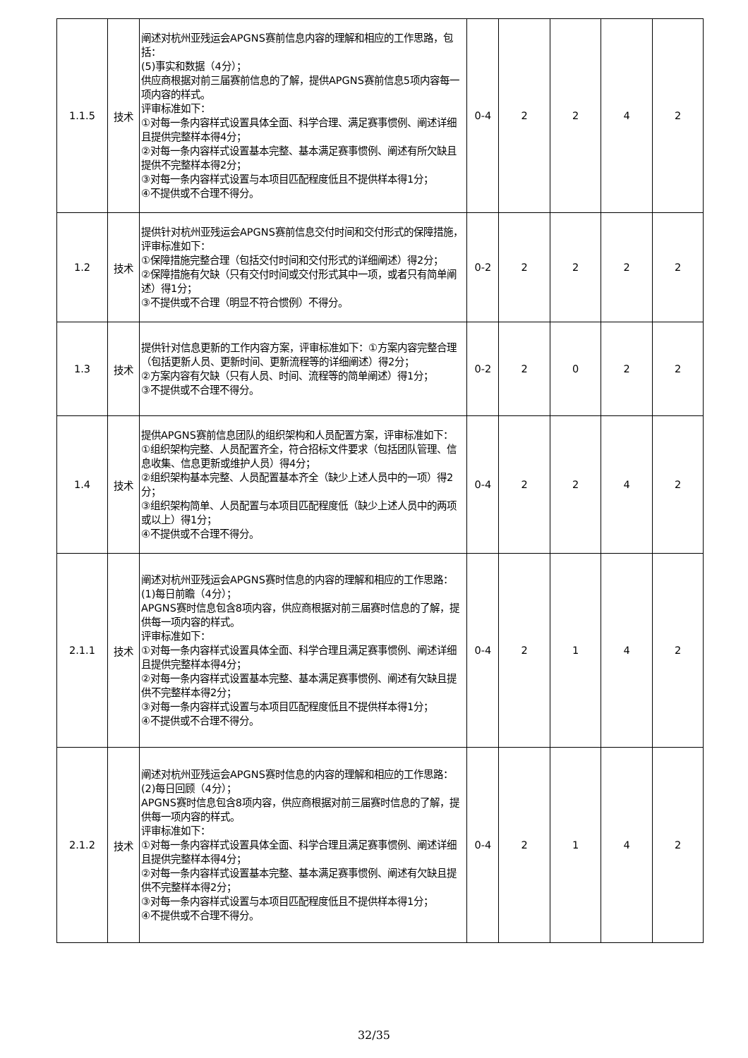| 1.1.5 | 技术 | 阐述对杭州亚残运会APGNS赛前信息内容的理解和相应的工作思路，包括： (5)事实和数据（4分）； 供应商根据对前三届赛前信息的了解，提供APGNS赛前信息5项内容每一项内容的样式。 评审标准如下： ①对每一条内容样式设置具体全面、科学合理、满足赛事惯例、阐述详细且提供完整样本得4分； ②对每一条内容样式设置基本完整、基本满足赛事惯例、阐述有所欠缺且提供不完整样本得2分； ③对每一条内容样式设置与本项目匹配程度低且不提供样本得1分； ④不提供或不合理不得分。 | 0-4 | 2 | 2 | 4 | 2 |
| 1.2 | 技术 | 提供针对杭州亚残运会APGNS赛前信息交付时间和交付形式的保障措施，评审标准如下： ①保障措施完整合理（包括交付时间和交付形式的详细阐述）得2分； ②保障措施有欠缺（只有交付时间或交付形式其中一项，或者只有简单阐述）得1分； ③不提供或不合理（明显不符合惯例）不得分。 | 0-2 | 2 | 2 | 2 | 2 |
| 1.3 | 技术 | 提供针对信息更新的工作内容方案，评审标准如下：①方案内容完整合理（包括更新人员、更新时间、更新流程等的详细阐述）得2分； ②方案内容有欠缺（只有人员、时间、流程等的简单阐述）得1分； ③不提供或不合理不得分。 | 0-2 | 2 | 0 | 2 | 2 |
| 1.4 | 技术 | 提供APGNS赛前信息团队的组织架构和人员配置方案，评审标准如下： ①组织架构完整、人员配置齐全，符合招标文件要求（包括团队管理、信息收集、信息更新或维护人员）得4分； ②组织架构基本完整、人员配置基本齐全（缺少上述人员中的一项）得2分； ③组织架构简单、人员配置与本项目匹配程度低（缺少上述人员中的两项或以上）得1分； ④不提供或不合理不得分。 | 0-4 | 2 | 2 | 4 | 2 |
| 2.1.1 | 技术 | 阐述对杭州亚残运会APGNS赛时信息的内容的理解和相应的工作思路： (1)每日前瞻（4分）； APGNS赛时信息包含8项内容，供应商根据对前三届赛时信息的了解，提供每一项内容的样式。 评审标准如下： ①对每一条内容样式设置具体全面、科学合理且满足赛事惯例、阐述详细且提供完整样本得4分； ②对每一条内容样式设置基本完整、基本满足赛事惯例、阐述有欠缺且提供不完整样本得2分； ③对每一条内容样式设置与本项目匹配程度低且不提供样本得1分； ④不提供或不合理不得分。 | 0-4 | 2 | 1 | 4 | 2 |
| 2.1.2 | 技术 | 阐述对杭州亚残运会APGNS赛时信息的内容的理解和相应的工作思路： (2)每日回顾（4分）； APGNS赛时信息包含8项内容，供应商根据对前三届赛时信息的了解，提供每一项内容的样式。 评审标准如下： ①对每一条内容样式设置具体全面、科学合理且满足赛事惯例、阐述详细且提供完整样本得4分； ②对每一条内容样式设置基本完整、基本满足赛事惯例、阐述有欠缺且提供不完整样本得2分； ③对每一条内容样式设置与本项目匹配程度低且不提供样本得1分； ④不提供或不合理不得分。 | 0-4 | 2 | 1 | 4 | 2 |
32/35